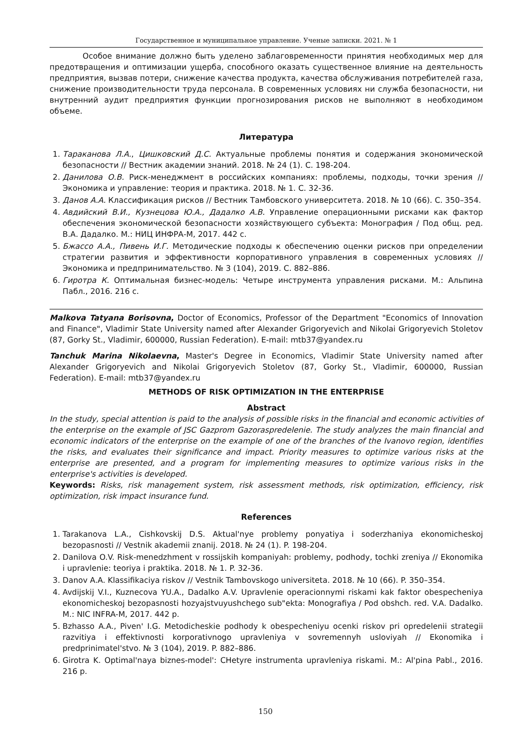Государственное и муниципальное управление. Ученые записки. 2021. № 1
Особое внимание должно быть уделено заблаговременности принятия необходимых мер для предотвращения и оптимизации ущерба, способного оказать существенное влияние на деятельность предприятия, вызвав потери, снижение качества продукта, качества обслуживания потребителей газа, снижение производительности труда персонала. В современных условиях ни служба безопасности, ни внутренний аудит предприятия функции прогнозирования рисков не выполняют в необходимом объеме.
Литература
1. Тараканова Л.А., Цишковский Д.С. Актуальные проблемы понятия и содержания экономической безопасности // Вестник академии знаний. 2018. № 24 (1). С. 198-204.
2. Данилова О.В. Риск-менеджмент в российских компаниях: проблемы, подходы, точки зрения // Экономика и управление: теория и практика. 2018. № 1. С. 32-36.
3. Данов А.А. Классификация рисков // Вестник Тамбовского университета. 2018. № 10 (66). С. 350–354.
4. Авдийский В.И., Кузнецова Ю.А., Дадалко А.В. Управление операционными рисками как фактор обеспечения экономической безопасности хозяйствующего субъекта: Монография / Под общ. ред. В.А. Дадалко. М.: НИЦ ИНФРА-М, 2017. 442 с.
5. Бжассо А.А., Пивень И.Г. Методические подходы к обеспечению оценки рисков при определении стратегии развития и эффективности корпоративного управления в современных условиях // Экономика и предпринимательство. № 3 (104), 2019. С. 882–886.
6. Гиротра К. Оптимальная бизнес-модель: Четыре инструмента управления рисками. М.: Альпина Пабл., 2016. 216 с.
Malkova Tatyana Borisovna, Doctor of Economics, Professor of the Department "Economics of Innovation and Finance", Vladimir State University named after Alexander Grigoryevich and Nikolai Grigoryevich Stoletov (87, Gorky St., Vladimir, 600000, Russian Federation). E-mail: mtb37@yandex.ru
Tanchuk Marina Nikolaevna, Master's Degree in Economics, Vladimir State University named after Alexander Grigoryevich and Nikolai Grigoryevich Stoletov (87, Gorky St., Vladimir, 600000, Russian Federation). E-mail: mtb37@yandex.ru
METHODS OF RISK OPTIMIZATION IN THE ENTERPRISE
Abstract
In the study, special attention is paid to the analysis of possible risks in the financial and economic activities of the enterprise on the example of JSC Gazprom Gazoraspredelenie. The study analyzes the main financial and economic indicators of the enterprise on the example of one of the branches of the Ivanovo region, identifies the risks, and evaluates their significance and impact. Priority measures to optimize various risks at the enterprise are presented, and a program for implementing measures to optimize various risks in the enterprise's activities is developed.
Keywords: Risks, risk management system, risk assessment methods, risk optimization, efficiency, risk optimization, risk impact insurance fund.
References
1. Tarakanova L.A., Cishkovskij D.S. Aktual'nye problemy ponyatiya i soderzhaniya ekonomicheskoj bezopasnosti // Vestnik akademii znanij. 2018. № 24 (1). P. 198-204.
2. Danilova O.V. Risk-menedzhment v rossijskih kompaniyah: problemy, podhody, tochki zreniya // Ekonomika i upravlenie: teoriya i praktika. 2018. № 1. P. 32-36.
3. Danov A.A. Klassifikaciya riskov // Vestnik Tambovskogo universiteta. 2018. № 10 (66). P. 350–354.
4. Avdijskij V.I., Kuznecova YU.A., Dadalko A.V. Upravlenie operacionnymi riskami kak faktor obespecheniya ekonomicheskoj bezopasnosti hozyajstvuyushchego sub"ekta: Monografiya / Pod obshch. red. V.A. Dadalko. M.: NIC INFRA-M, 2017. 442 p.
5. Bzhasso A.A., Piven' I.G. Metodicheskie podhody k obespecheniyu ocenki riskov pri opredelenii strategii razvitiya i effektivnosti korporativnogo upravleniya v sovremennyh usloviyah // Ekonomika i predprinimatel'stvo. № 3 (104), 2019. P. 882–886.
6. Girotra K. Optimal'naya biznes-model': CHetyre instrumenta upravleniya riskami. M.: Al'pina Pabl., 2016. 216 p.
150